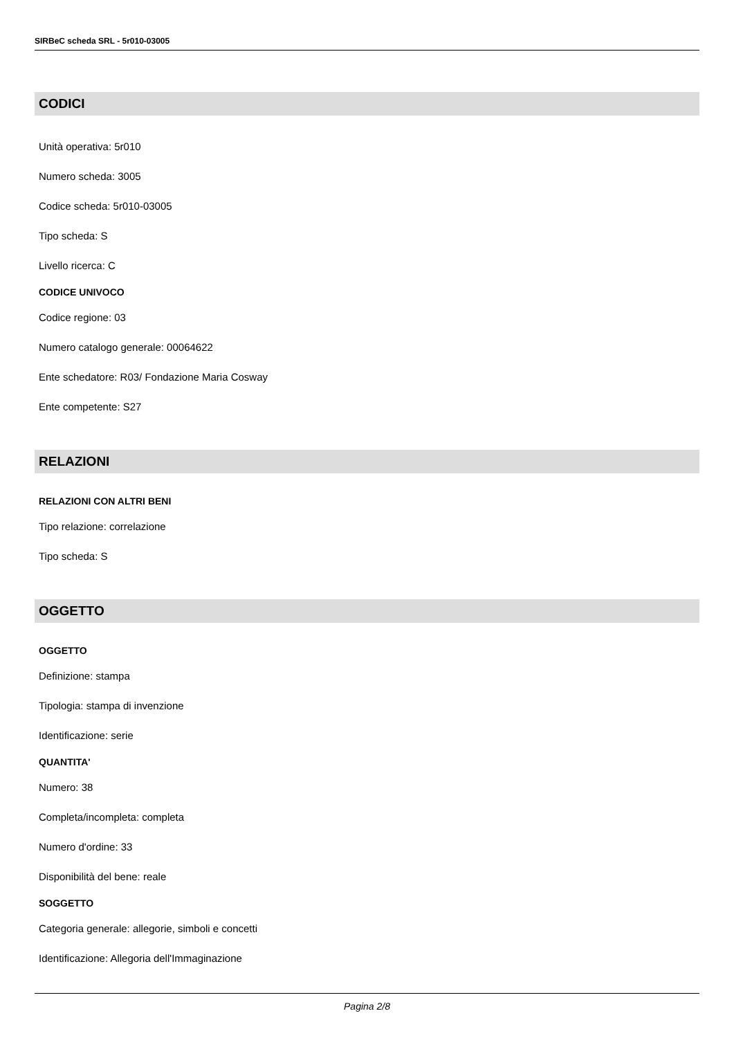SIRBeC scheda SRL - 5r010-03005
CODICI
Unità operativa: 5r010
Numero scheda: 3005
Codice scheda: 5r010-03005
Tipo scheda: S
Livello ricerca: C
CODICE UNIVOCO
Codice regione: 03
Numero catalogo generale: 00064622
Ente schedatore: R03/ Fondazione Maria Cosway
Ente competente: S27
RELAZIONI
RELAZIONI CON ALTRI BENI
Tipo relazione: correlazione
Tipo scheda: S
OGGETTO
OGGETTO
Definizione: stampa
Tipologia: stampa di invenzione
Identificazione: serie
QUANTITA'
Numero: 38
Completa/incompleta: completa
Numero d'ordine: 33
Disponibilità del bene: reale
SOGGETTO
Categoria generale: allegorie, simboli e concetti
Identificazione: Allegoria dell'Immaginazione
Pagina 2/8